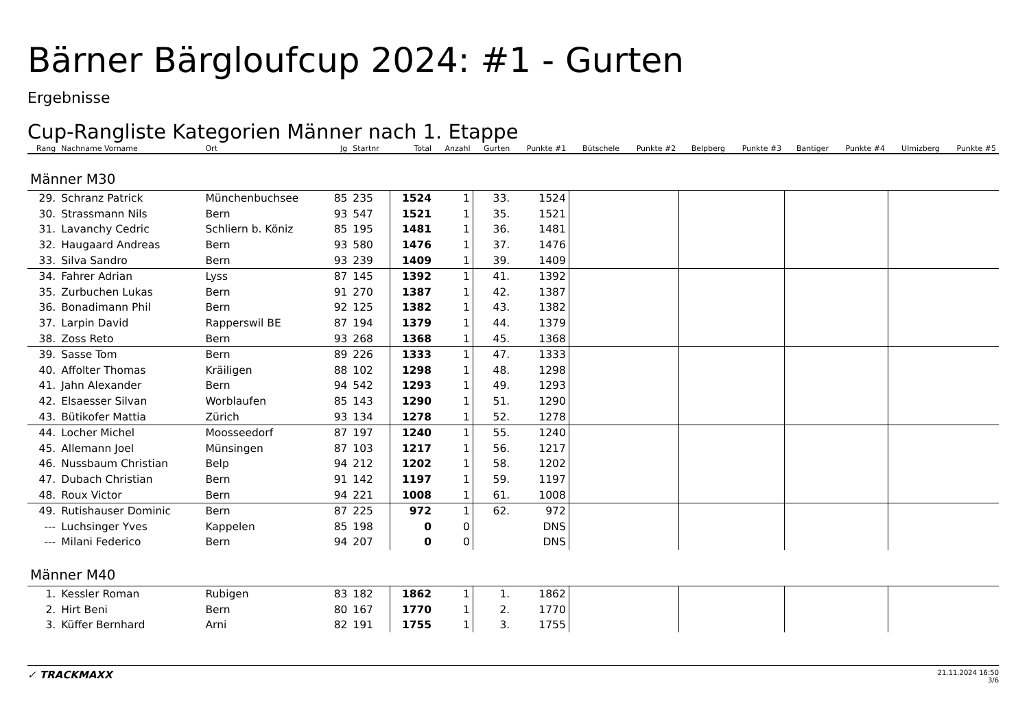Bärner Bärgloufcup 2024: #1 - Gurten
Ergebnisse
Cup-Rangliste Kategorien Männer nach 1. Etappe
| Rang | Nachname Vorname | Ort | Jg | Startnr | Total | Anzahl | Gurten | Punkte #1 | Bütschele | Punkte #2 | Belpberg | Punkte #3 | Bantiger | Punkte #4 | Ulmizberg | Punkte #5 |
| --- | --- | --- | --- | --- | --- | --- | --- | --- | --- | --- | --- | --- | --- | --- | --- | --- |
| Männer M30 | | | | | | | | | | | | | | | | |
| 29. | Schranz Patrick | Münchenbuchsee | 85 | 235 | 1524 | 1 | 33. | 1524 | | | | | | | | |
| 30. | Strassmann Nils | Bern | 93 | 547 | 1521 | 1 | 35. | 1521 | | | | | | | | |
| 31. | Lavanchy Cedric | Schliern b. Köniz | 85 | 195 | 1481 | 1 | 36. | 1481 | | | | | | | | |
| 32. | Haugaard Andreas | Bern | 93 | 580 | 1476 | 1 | 37. | 1476 | | | | | | | | |
| 33. | Silva Sandro | Bern | 93 | 239 | 1409 | 1 | 39. | 1409 | | | | | | | | |
| 34. | Fahrer Adrian | Lyss | 87 | 145 | 1392 | 1 | 41. | 1392 | | | | | | | | |
| 35. | Zurbuchen Lukas | Bern | 91 | 270 | 1387 | 1 | 42. | 1387 | | | | | | | | |
| 36. | Bonadimann Phil | Bern | 92 | 125 | 1382 | 1 | 43. | 1382 | | | | | | | | |
| 37. | Larpin David | Rapperswil BE | 87 | 194 | 1379 | 1 | 44. | 1379 | | | | | | | | |
| 38. | Zoss Reto | Bern | 93 | 268 | 1368 | 1 | 45. | 1368 | | | | | | | | |
| 39. | Sasse Tom | Bern | 89 | 226 | 1333 | 1 | 47. | 1333 | | | | | | | | |
| 40. | Affolter Thomas | Kräiligen | 88 | 102 | 1298 | 1 | 48. | 1298 | | | | | | | | |
| 41. | Jahn Alexander | Bern | 94 | 542 | 1293 | 1 | 49. | 1293 | | | | | | | | |
| 42. | Elsaesser Silvan | Worblaufen | 85 | 143 | 1290 | 1 | 51. | 1290 | | | | | | | | |
| 43. | Bütikofer Mattia | Zürich | 93 | 134 | 1278 | 1 | 52. | 1278 | | | | | | | | |
| 44. | Locher Michel | Moosseedorf | 87 | 197 | 1240 | 1 | 55. | 1240 | | | | | | | | |
| 45. | Allemann Joel | Münsingen | 87 | 103 | 1217 | 1 | 56. | 1217 | | | | | | | | |
| 46. | Nussbaum Christian | Belp | 94 | 212 | 1202 | 1 | 58. | 1202 | | | | | | | | |
| 47. | Dubach Christian | Bern | 91 | 142 | 1197 | 1 | 59. | 1197 | | | | | | | | |
| 48. | Roux Victor | Bern | 94 | 221 | 1008 | 1 | 61. | 1008 | | | | | | | | |
| 49. | Rutishauser Dominic | Bern | 87 | 225 | 972 | 1 | 62. | 972 | | | | | | | | |
| --- | Luchsinger Yves | Kappelen | 85 | 198 | 0 | 0 | | DNS | | | | | | | | |
| --- | Milani Federico | Bern | 94 | 207 | 0 | 0 | | DNS | | | | | | | | |
| Männer M40 | | | | | | | | | | | | | | | | |
| 1. | Kessler Roman | Rubigen | 83 | 182 | 1862 | 1 | 1. | 1862 | | | | | | | | |
| 2. | Hirt Beni | Bern | 80 | 167 | 1770 | 1 | 2. | 1770 | | | | | | | | |
| 3. | Küffer Bernhard | Arni | 82 | 191 | 1755 | 1 | 3. | 1755 | | | | | | | | |
✓ TRACKMAXX
21.11.2024 16:50
3/6